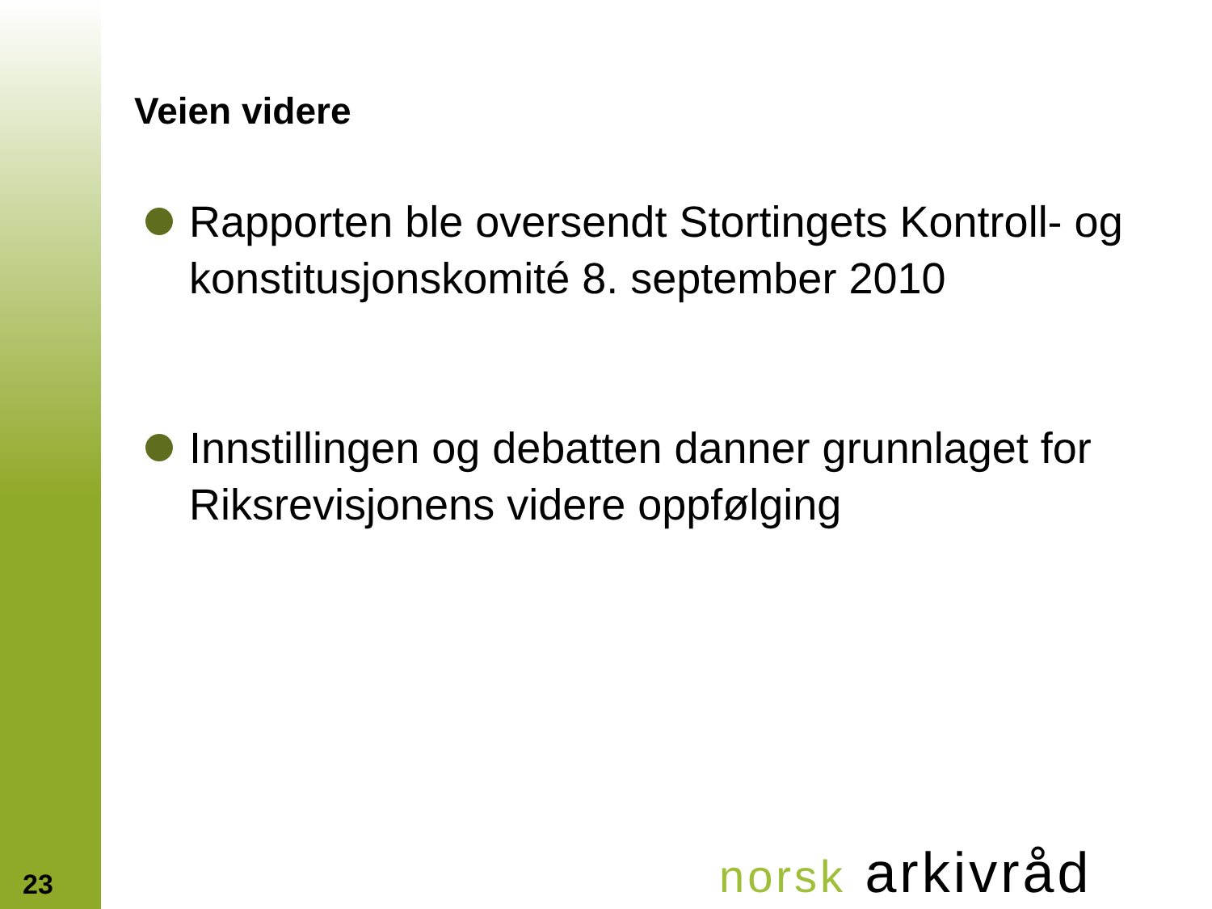Veien videre
Rapporten ble oversendt Stortingets Kontroll- og konstitusjonskomité 8. september 2010
Innstillingen og debatten danner grunnlaget for Riksrevisjonens videre oppfølging
23 norsk arkivråd